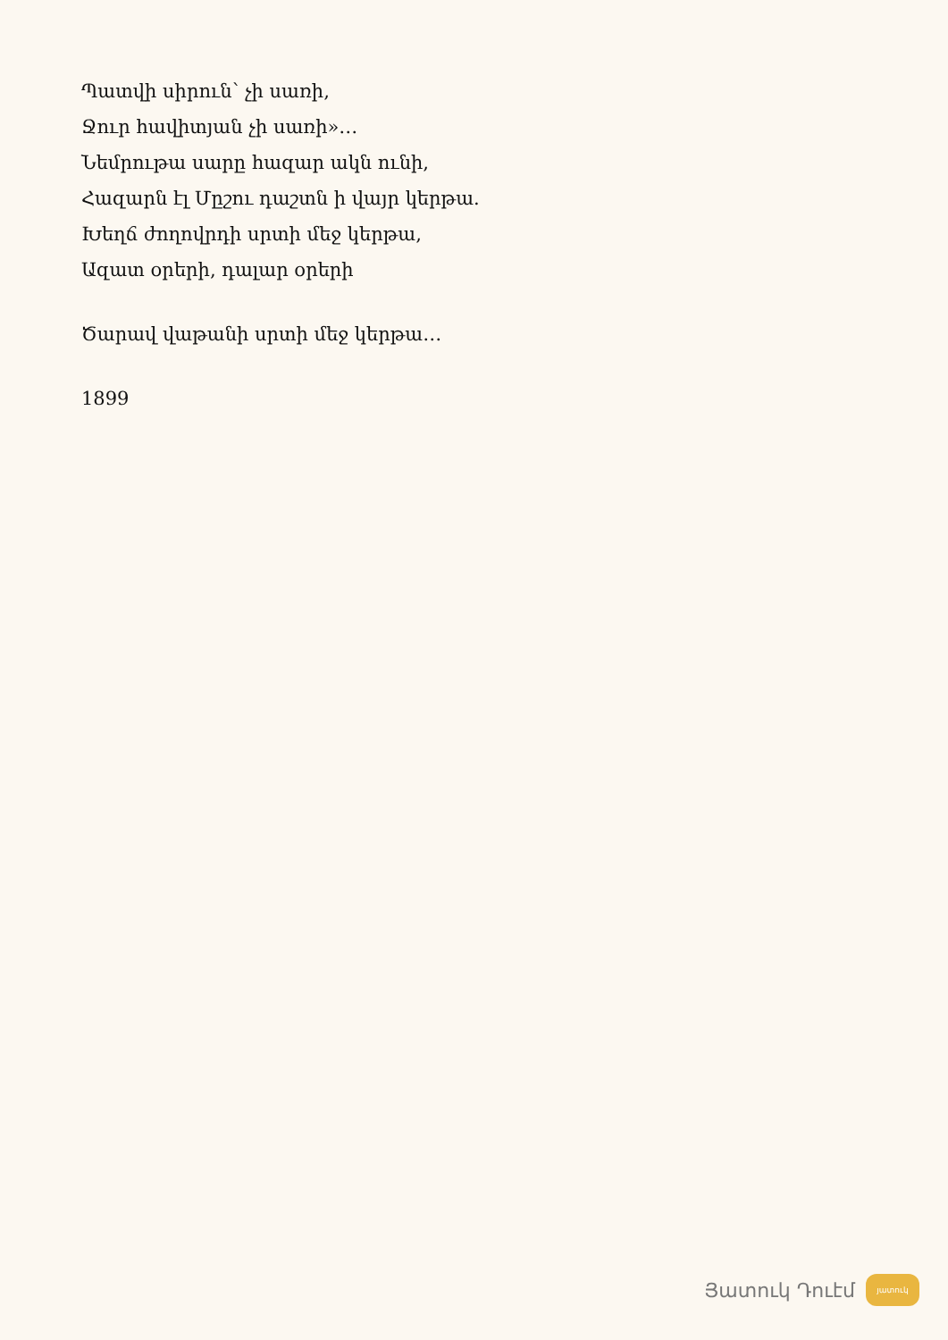Պատվի սիրուն՝ չի սառի,
Ջուր հավիտյան չի սառի»…
Նեմրութա սարը հազար ակն ունի,
Հազարն էլ Մըշու դաշտն ի վայր կերթա.
Խեղճ ժողովրդի սրտի մեջ կերթա,
Ազատ օրերի, դալար օրերի
Ծարավ վաթանի սրտի մեջ կերթա…
1899
Յատուկ Դուէմ յատուկ